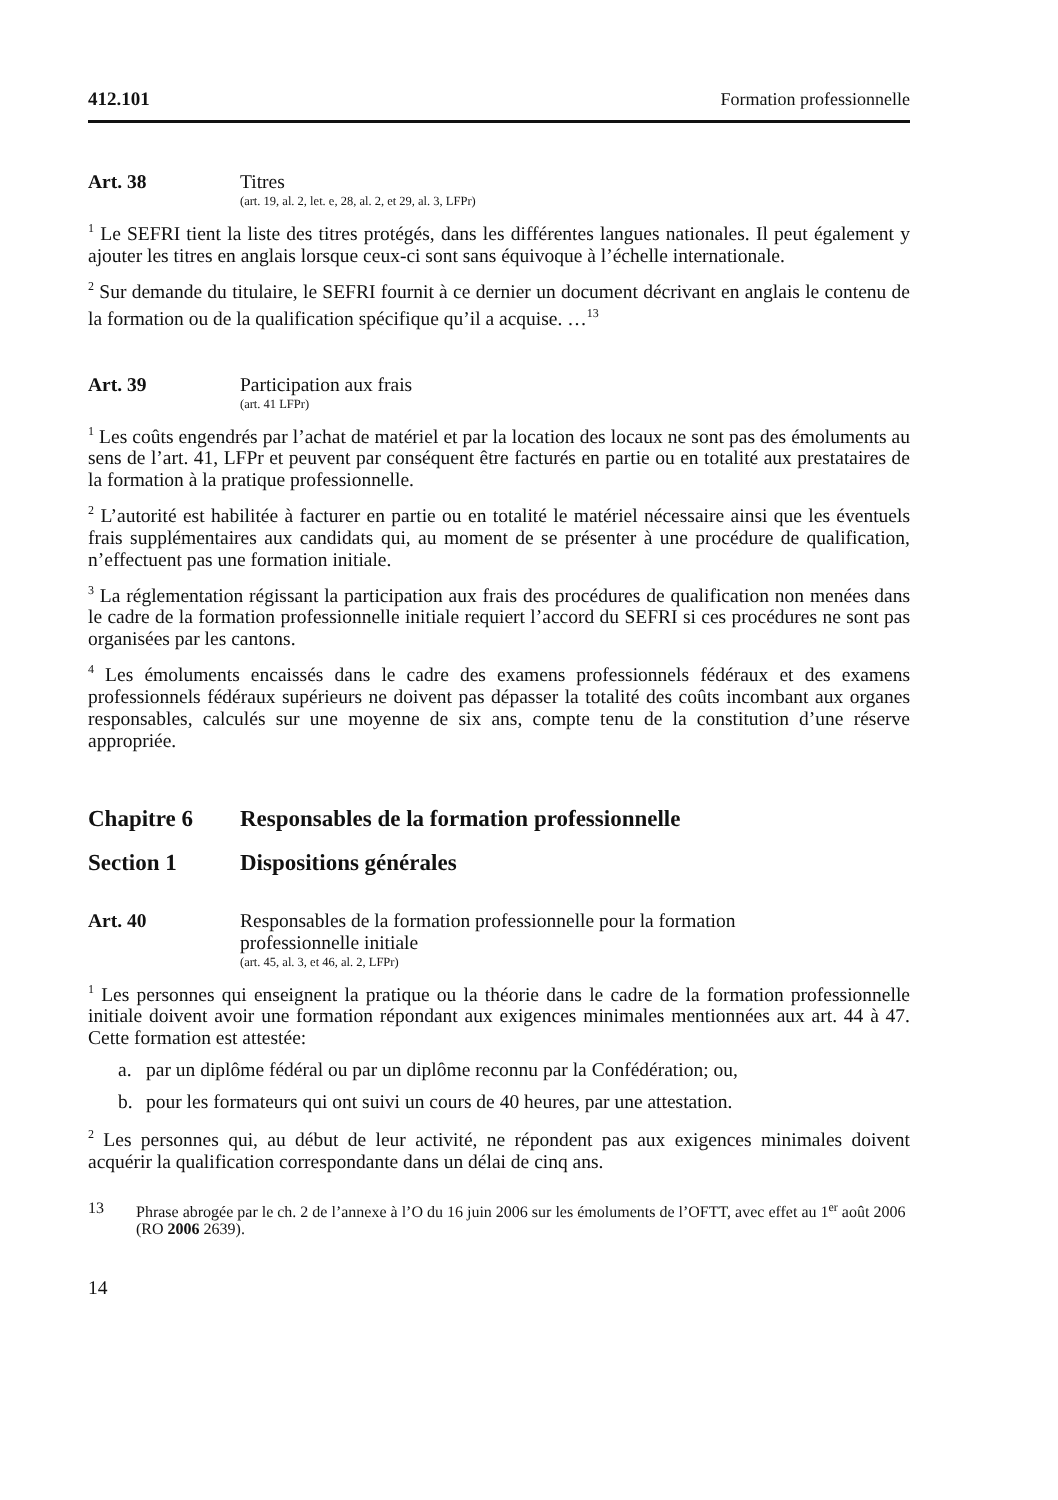412.101 Formation professionnelle
Art. 38 Titres
(art. 19, al. 2, let. e, 28, al. 2, et 29, al. 3, LFPr)
<sup>1</sup> Le SEFRI tient la liste des titres protégés, dans les différentes langues nationales. Il peut également y ajouter les titres en anglais lorsque ceux-ci sont sans équivoque à l’échelle internationale.
<sup>2</sup> Sur demande du titulaire, le SEFRI fournit à ce dernier un document décrivant en anglais le contenu de la formation ou de la qualification spécifique qu’il a acquise. …<sup>13</sup>
Art. 39 Participation aux frais
(art. 41 LFPr)
<sup>1</sup> Les coûts engendrés par l’achat de matériel et par la location des locaux ne sont pas des émoluments au sens de l’art. 41, LFPr et peuvent par conséquent être factu­rés en partie ou en totalité aux prestataires de la formation à la pratique profession­nelle.
<sup>2</sup> L’autorité est habilitée à facturer en partie ou en totalité le matériel nécessaire ainsi que les éventuels frais supplémentaires aux candidats qui, au moment de se présenter à une procédure de qualification, n’effectuent pas une formation initiale.
<sup>3</sup> La réglementation régissant la participation aux frais des procédures de qualifica­tion non menées dans le cadre de la formation professionnelle initiale requiert l’accord du SEFRI si ces procédures ne sont pas organisées par les cantons.
<sup>4</sup> Les émoluments encaissés dans le cadre des examens professionnels fédéraux et des examens professionnels fédéraux supérieurs ne doivent pas dépasser la totalité des coûts incombant aux organes responsables, calculés sur une moyenne de six ans, compte tenu de la constitution d’une réserve appropriée.
Chapitre 6 Responsables de la formation professionnelle
Section 1 Dispositions générales
Art. 40 Responsables de la formation professionnelle pour la formation
professionnelle initiale
(art. 45, al. 3, et 46, al. 2, LFPr)
<sup>1</sup> Les personnes qui enseignent la pratique ou la théorie dans le cadre de la formation professionnelle initiale doivent avoir une formation répondant aux exigences mini­males mentionnées aux art. 44 à 47. Cette formation est attestée:
a. par un diplôme fédéral ou par un diplôme reconnu par la Confédération; ou,
b. pour les formateurs qui ont suivi un cours de 40 heures, par une attestation.
<sup>2</sup> Les personnes qui, au début de leur activité, ne répondent pas aux exigences mini­males doivent acquérir la qualification correspondante dans un délai de cinq ans.
13 Phrase abrogée par le ch. 2 de l’annexe à l’O du 16 juin 2006 sur les émoluments de l’OFTT, avec effet au 1<sup>er</sup> août 2006 (RO 2006 2639).
14